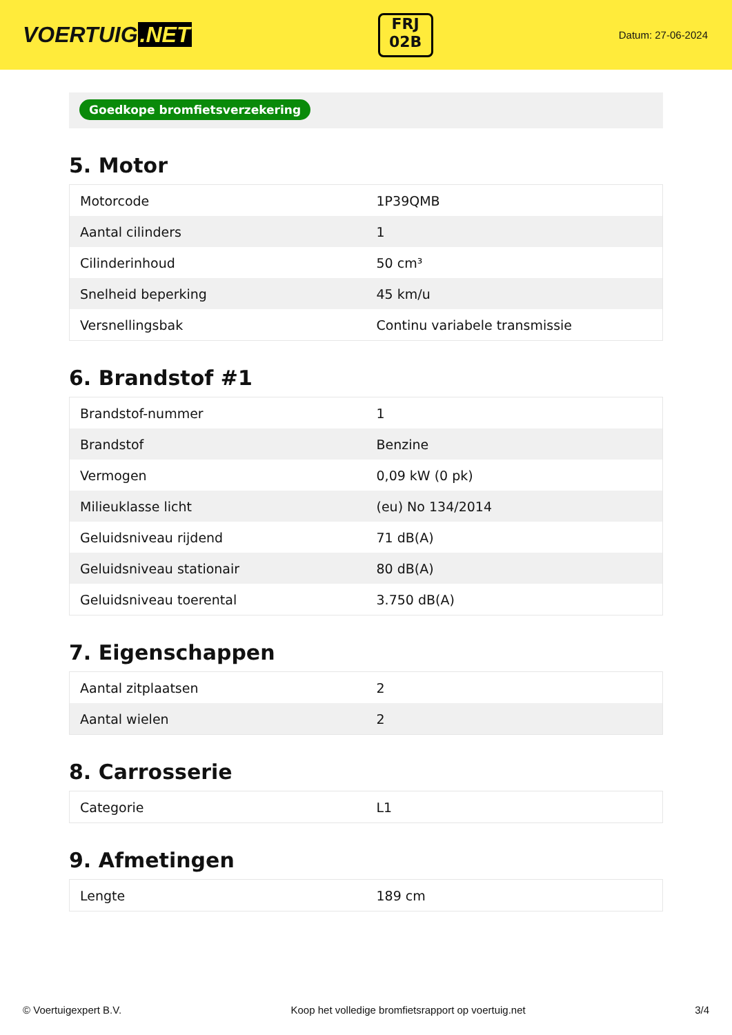VOERTUIG.NET
FRJ
02B
Datum: 27-06-2024
Goedkope bromfietsverzekering
5. Motor
| Motorcode | 1P39QMB |
| Aantal cilinders | 1 |
| Cilinderinhoud | 50 cm³ |
| Snelheid beperking | 45 km/u |
| Versnellingsbak | Continu variabele transmissie |
6. Brandstof #1
| Brandstof-nummer | 1 |
| Brandstof | Benzine |
| Vermogen | 0,09 kW (0 pk) |
| Milieuklasse licht | (eu) No 134/2014 |
| Geluidsniveau rijdend | 71 dB(A) |
| Geluidsniveau stationair | 80 dB(A) |
| Geluidsniveau toerental | 3.750 dB(A) |
7. Eigenschappen
| Aantal zitplaatsen | 2 |
| Aantal wielen | 2 |
8. Carrosserie
| Categorie | L1 |
9. Afmetingen
| Lengte | 189 cm |
© Voertuigexpert B.V. Koop het volledige bromfietsrapport op voertuig.net 3/4